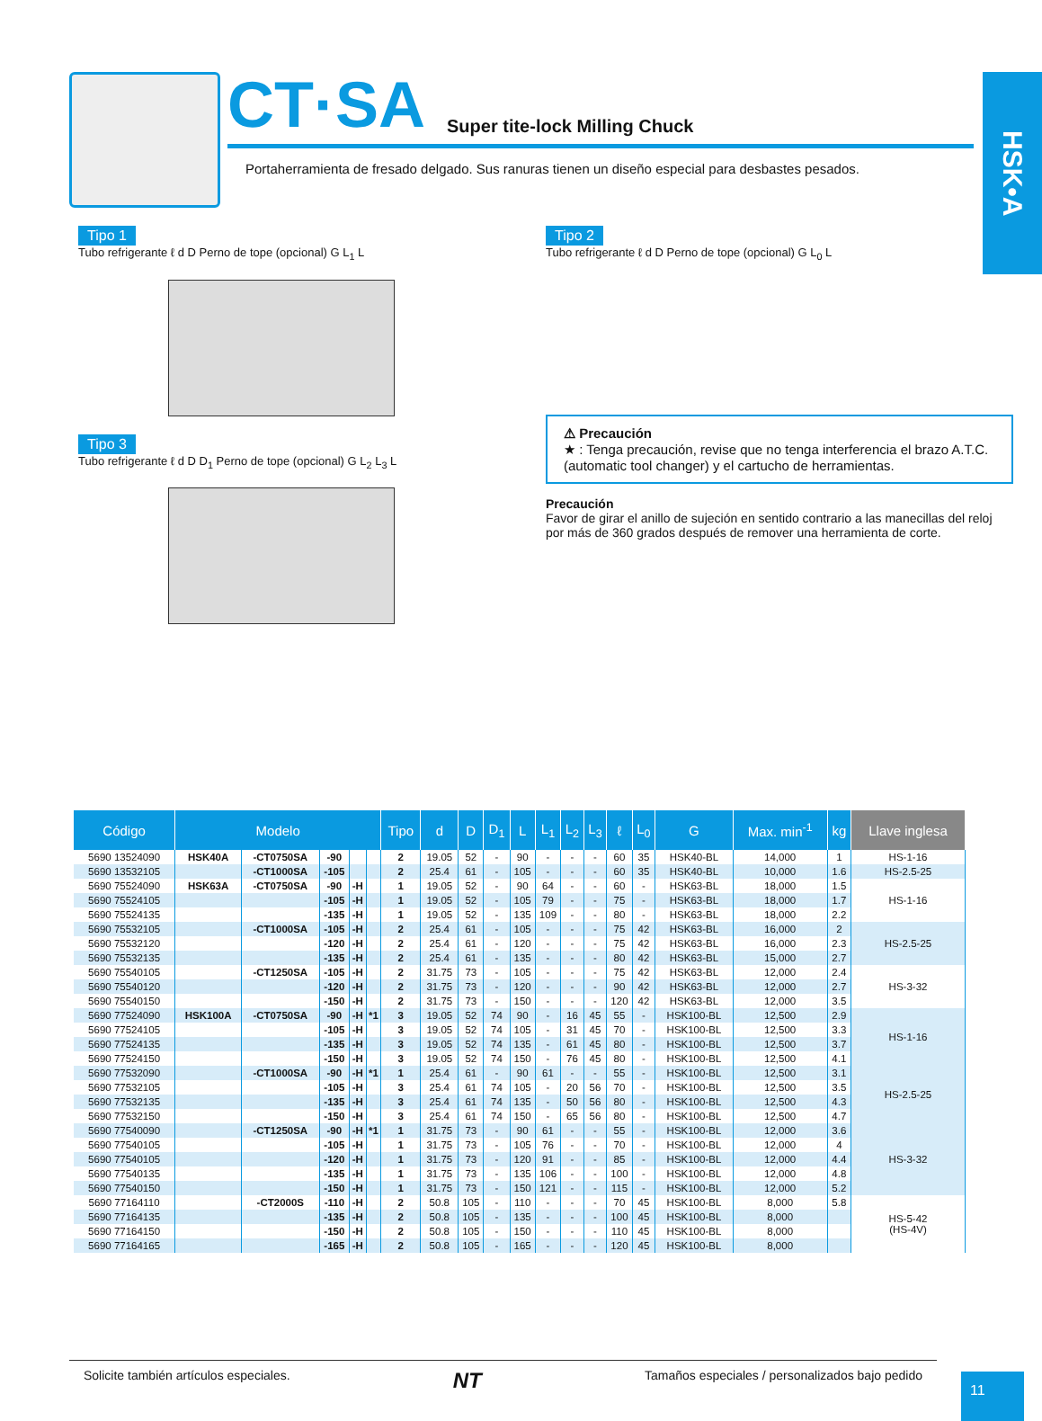HSK•A
CT·SA Super tite-lock Milling Chuck
Portaherramienta de fresado delgado. Sus ranuras tienen un diseño especial para desbastes pesados.
Tipo 1
Tubo refrigerante ℓ d D Perno de tope (opcional) G L<sub>1</sub> L
Tipo 3
Tubo refrigerante ℓ d D D<sub>1</sub> Perno de tope (opcional) G L<sub>2</sub> L<sub>3</sub> L
Tipo 2
Tubo refrigerante ℓ d D Perno de tope (opcional) G L<sub>0</sub> L
⚠ Precaución
★ : Tenga precaución, revise que no tenga interferencia el brazo A.T.C. (automatic tool changer) y el cartucho de herramientas.
Precaución
Favor de girar el anillo de sujeción en sentido contrario a las manecillas del reloj por más de 360 grados después de remover una herramienta de corte.
| Código | Modelo | | | | | Tipo | d | D | D<sub>1</sub> | L | L<sub>1</sub> | L<sub>2</sub> | L<sub>3</sub> | ℓ | L<sub>0</sub> | G | Max. min<sup>-1</sup> | kg | Llave inglesa |
| --- | --- | --- | --- | --- | --- | --- | --- | --- | --- | --- | --- | --- | --- | --- | --- | --- | --- | --- | --- |
| 5690 13524090 | HSK40A | -CT0750SA | -90 | | | 2 | 19.05 | 52 | - | 90 | - | - | - | 60 | 35 | HSK40-BL | 14,000 | 1 | HS-1-16 |
| 5690 13532105 | | -CT1000SA | -105 | | | 2 | 25.4 | 61 | - | 105 | - | - | - | 60 | 35 | HSK40-BL | 10,000 | 1.6 | HS-2.5-25 |
| 5690 75524090 | HSK63A | -CT0750SA | -90 | -H | | 1 | 19.05 | 52 | - | 90 | 64 | - | - | 60 | - | HSK63-BL | 18,000 | 1.5 | HS-1-16 |
| 5690 75524105 | | | -105 | -H | | 1 | 19.05 | 52 | - | 105 | 79 | - | - | 75 | - | HSK63-BL | 18,000 | 1.7 | |
| 5690 75524135 | | | -135 | -H | | 1 | 19.05 | 52 | - | 135 | 109 | - | - | 80 | - | HSK63-BL | 18,000 | 2.2 | |
| 5690 75532105 | | -CT1000SA | -105 | -H | | 2 | 25.4 | 61 | - | 105 | - | - | - | 75 | 42 | HSK63-BL | 16,000 | 2 | HS-2.5-25 |
| 5690 75532120 | | | -120 | -H | | 2 | 25.4 | 61 | - | 120 | - | - | - | 75 | 42 | HSK63-BL | 16,000 | 2.3 | |
| 5690 75532135 | | | -135 | -H | | 2 | 25.4 | 61 | - | 135 | - | - | - | 80 | 42 | HSK63-BL | 15,000 | 2.7 | |
| 5690 75540105 | | -CT1250SA | -105 | -H | | 2 | 31.75 | 73 | - | 105 | - | - | - | 75 | 42 | HSK63-BL | 12,000 | 2.4 | HS-3-32 |
| 5690 75540120 | | | -120 | -H | | 2 | 31.75 | 73 | - | 120 | - | - | - | 90 | 42 | HSK63-BL | 12,000 | 2.7 | |
| 5690 75540150 | | | -150 | -H | | 2 | 31.75 | 73 | - | 150 | - | - | - | 120 | 42 | HSK63-BL | 12,000 | 3.5 | |
| 5690 77524090 | HSK100A | -CT0750SA | -90 | -H | *1 | 3 | 19.05 | 52 | 74 | 90 | - | 16 | 45 | 55 | - | HSK100-BL | 12,500 | 2.9 | HS-1-16 |
| 5690 77524105 | | | -105 | -H | | 3 | 19.05 | 52 | 74 | 105 | - | 31 | 45 | 70 | - | HSK100-BL | 12,500 | 3.3 | |
| 5690 77524135 | | | -135 | -H | | 3 | 19.05 | 52 | 74 | 135 | - | 61 | 45 | 80 | - | HSK100-BL | 12,500 | 3.7 | |
| 5690 77524150 | | | -150 | -H | | 3 | 19.05 | 52 | 74 | 150 | - | 76 | 45 | 80 | - | HSK100-BL | 12,500 | 4.1 | |
| 5690 77532090 | | -CT1000SA | -90 | -H | *1 | 1 | 25.4 | 61 | - | 90 | 61 | - | - | 55 | - | HSK100-BL | 12,500 | 3.1 | HS-2.5-25 |
| 5690 77532105 | | | -105 | -H | | 3 | 25.4 | 61 | 74 | 105 | - | 20 | 56 | 70 | - | HSK100-BL | 12,500 | 3.5 | |
| 5690 77532135 | | | -135 | -H | | 3 | 25.4 | 61 | 74 | 135 | - | 50 | 56 | 80 | - | HSK100-BL | 12,500 | 4.3 | |
| 5690 77532150 | | | -150 | -H | | 3 | 25.4 | 61 | 74 | 150 | - | 65 | 56 | 80 | - | HSK100-BL | 12,500 | 4.7 | |
| 5690 77540090 | | -CT1250SA | -90 | -H | *1 | 1 | 31.75 | 73 | - | 90 | 61 | - | - | 55 | - | HSK100-BL | 12,000 | 3.6 | HS-3-32 |
| 5690 77540105 | | | -105 | -H | | 1 | 31.75 | 73 | - | 105 | 76 | - | - | 70 | - | HSK100-BL | 12,000 | 4 | |
| 5690 77540105 | | | -120 | -H | | 1 | 31.75 | 73 | - | 120 | 91 | - | - | 85 | - | HSK100-BL | 12,000 | 4.4 | |
| 5690 77540135 | | | -135 | -H | | 1 | 31.75 | 73 | - | 135 | 106 | - | - | 100 | - | HSK100-BL | 12,000 | 4.8 | |
| 5690 77540150 | | | -150 | -H | | 1 | 31.75 | 73 | - | 150 | 121 | - | - | 115 | - | HSK100-BL | 12,000 | 5.2 | |
| 5690 77164110 | | -CT2000S | -110 | -H | | 2 | 50.8 | 105 | - | 110 | - | - | - | 70 | 45 | HSK100-BL | 8,000 | 5.8 | HS-5-42 (HS-4V) |
| 5690 77164135 | | | -135 | -H | | 2 | 50.8 | 105 | - | 135 | - | - | - | 100 | 45 | HSK100-BL | 8,000 | | |
| 5690 77164150 | | | -150 | -H | | 2 | 50.8 | 105 | - | 150 | - | - | - | 110 | 45 | HSK100-BL | 8,000 | | |
| 5690 77164165 | | | -165 | -H | | 2 | 50.8 | 105 | - | 165 | - | - | - | 120 | 45 | HSK100-BL | 8,000 | | |
Solicite también artículos especiales. NT Tamaños especiales / personalizados bajo pedido
11